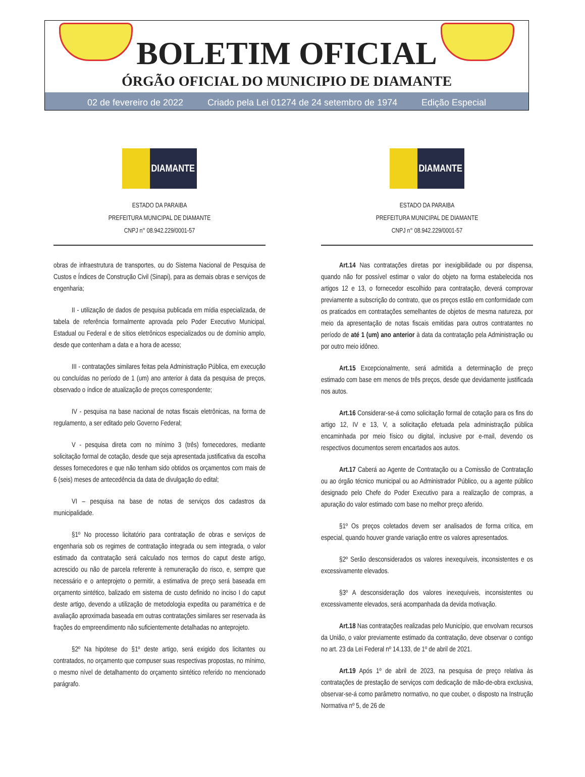BOLETIM OFICIAL
ÓRGÃO OFICIAL DO MUNICIPIO DE DIAMANTE
02 de fevereiro de 2022 Criado pela Lei 01274 de 24 setembro de 1974 Edição Especial
DIAMANTE
ESTADO DA PARAIBA
PREFEITURA MUNICIPAL DE DIAMANTE
CNPJ n° 08.942.229/0001-57
obras de infraestrutura de transportes, ou do Sistema Nacional de Pesquisa de Custos e Índices de Construção Civil (Sinapi), para as demais obras e serviços de engenharia;
II - utilização de dados de pesquisa publicada em mídia especializada, de tabela de referência formalmente aprovada pelo Poder Executivo Municipal, Estadual ou Federal e de sítios eletrônicos especializados ou de domínio amplo, desde que contenham a data e a hora de acesso;
III - contratações similares feitas pela Administração Pública, em execução ou concluídas no período de 1 (um) ano anterior à data da pesquisa de preços, observado o índice de atualização de preços correspondente;
IV - pesquisa na base nacional de notas fiscais eletrônicas, na forma de regulamento, a ser editado pelo Governo Federal;
V - pesquisa direta com no mínimo 3 (três) fornecedores, mediante solicitação formal de cotação, desde que seja apresentada justificativa da escolha desses fornecedores e que não tenham sido obtidos os orçamentos com mais de 6 (seis) meses de antecedência da data de divulgação do edital;
VI – pesquisa na base de notas de serviços dos cadastros da municipalidade.
§1º No processo licitatório para contratação de obras e serviços de engenharia sob os regimes de contratação integrada ou sem integrada, o valor estimado da contratação será calculado nos termos do caput deste artigo, acrescido ou não de parcela referente à remuneração do risco, e, sempre que necessário e o anteprojeto o permitir, a estimativa de preço será baseada em orçamento sintético, balizado em sistema de custo definido no inciso I do caput deste artigo, devendo a utilização de metodologia expedita ou paramétrica e de avaliação aproximada baseada em outras contratações similares ser reservada às frações do empreendimento não suficientemente detalhadas no anteprojeto.
§2º Na hipótese do §1º deste artigo, será exigido dos licitantes ou contratados, no orçamento que compuser suas respectivas propostas, no mínimo, o mesmo nível de detalhamento do orçamento sintético referido no mencionado parágrafo.
DIAMANTE
ESTADO DA PARAIBA
PREFEITURA MUNICIPAL DE DIAMANTE
CNPJ n° 08.942.229/0001-57
Art.14 Nas contratações diretas por inexigibilidade ou por dispensa, quando não for possível estimar o valor do objeto na forma estabelecida nos artigos 12 e 13, o fornecedor escolhido para contratação, deverá comprovar previamente a subscrição do contrato, que os preços estão em conformidade com os praticados em contratações semelhantes de objetos de mesma natureza, por meio da apresentação de notas fiscais emitidas para outros contratantes no período de até 1 (um) ano anterior à data da contratação pela Administração ou por outro meio idôneo.
Art.15 Excepcionalmente, será admitida a determinação de preço estimado com base em menos de três preços, desde que devidamente justificada nos autos.
Art.16 Considerar-se-á como solicitação formal de cotação para os fins do artigo 12, IV e 13, V, a solicitação efetuada pela administração pública encaminhada por meio físico ou digital, inclusive por e-mail, devendo os respectivos documentos serem encartados aos autos.
Art.17 Caberá ao Agente de Contratação ou a Comissão de Contratação ou ao órgão técnico municipal ou ao Administrador Público, ou a agente público designado pelo Chefe do Poder Executivo para a realização de compras, a apuração do valor estimado com base no melhor preço aferido.
§1º Os preços coletados devem ser analisados de forma crítica, em especial, quando houver grande variação entre os valores apresentados.
§2º Serão desconsiderados os valores inexequíveis, inconsistentes e os excessivamente elevados.
§3º A desconsideração dos valores inexequíveis, inconsistentes ou excessivamente elevados, será acompanhada da devida motivação.
Art.18 Nas contratações realizadas pelo Município, que envolvam recursos da União, o valor previamente estimado da contratação, deve observar o contigo no art. 23 da Lei Federal nº 14.133, de 1º de abril de 2021.
Art.19 Após 1º de abril de 2023, na pesquisa de preço relativa às contratações de prestação de serviços com dedicação de mão-de-obra exclusiva, observar-se-á como parâmetro normativo, no que couber, o disposto na Instrução Normativa nº 5, de 26 de